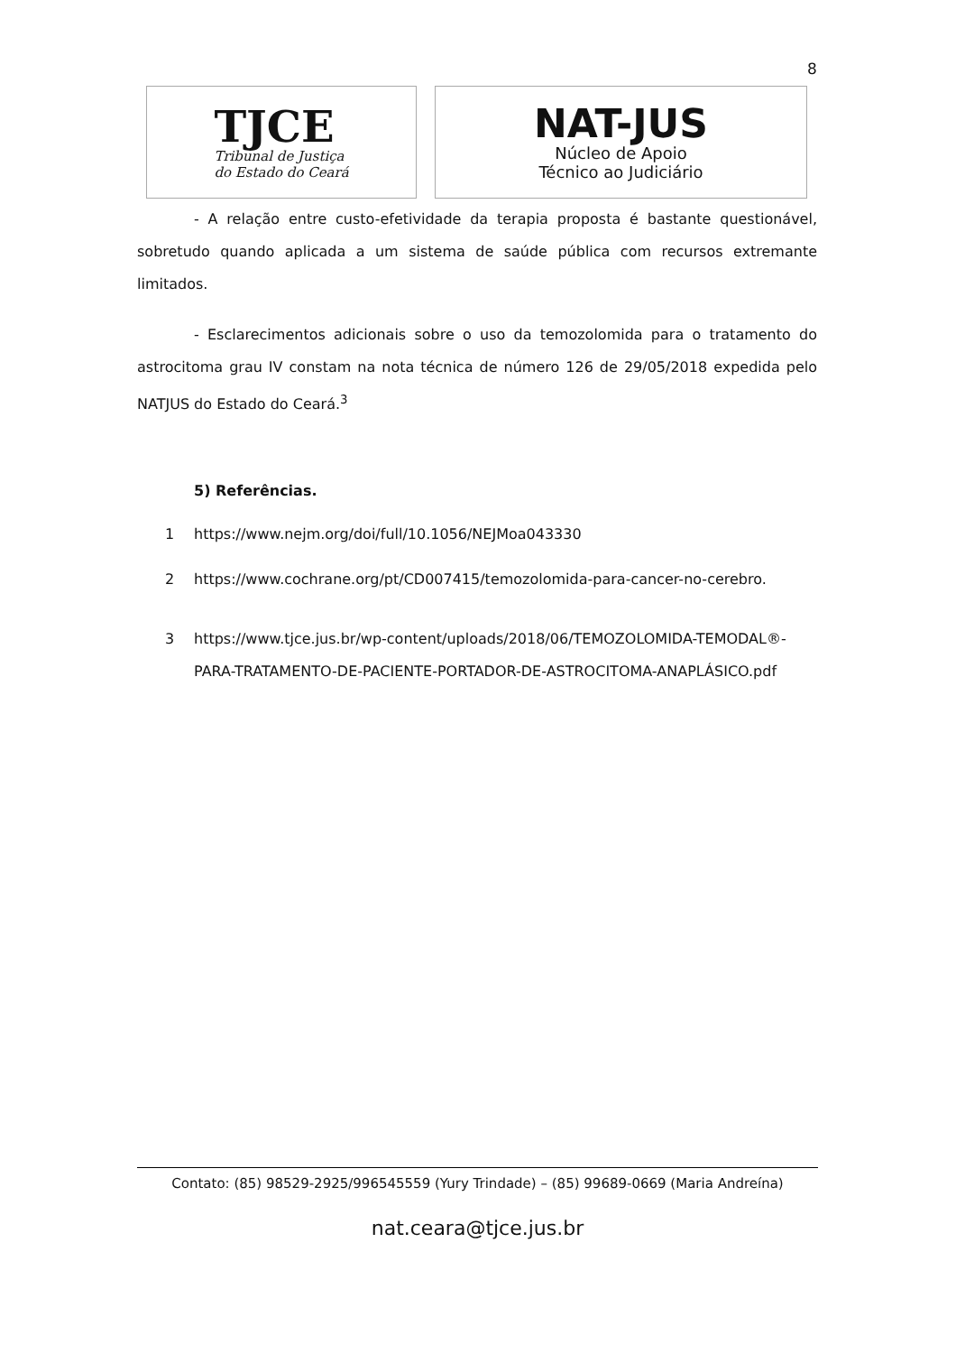8
TJCE
Tribunal de Justiça
do Estado do Ceará
NAT-JUS
Núcleo de Apoio
Técnico ao Judiciário
- A relação entre custo-efetividade da terapia proposta é bastante questionável, sobretudo quando aplicada a um sistema de saúde pública com recursos extremante limitados.
- Esclarecimentos adicionais sobre o uso da temozolomida para o tratamento do astrocitoma grau IV constam na nota técnica de número 126 de 29/05/2018 expedida pelo NATJUS do Estado do Ceará.<sup>3</sup>
5) Referências.
1 https://www.nejm.org/doi/full/10.1056/NEJMoa043330
2 https://www.cochrane.org/pt/CD007415/temozolomida-para-cancer-no-cerebro.
3 https://www.tjce.jus.br/wp-content/uploads/2018/06/TEMOZOLOMIDA-TEMODAL®-PARA-TRATAMENTO-DE-PACIENTE-PORTADOR-DE-ASTROCITOMA-ANAPLÁSICO.pdf
Contato: (85) 98529-2925/996545559 (Yury Trindade) – (85) 99689-0669 (Maria Andreína)
nat.ceara@tjce.jus.br